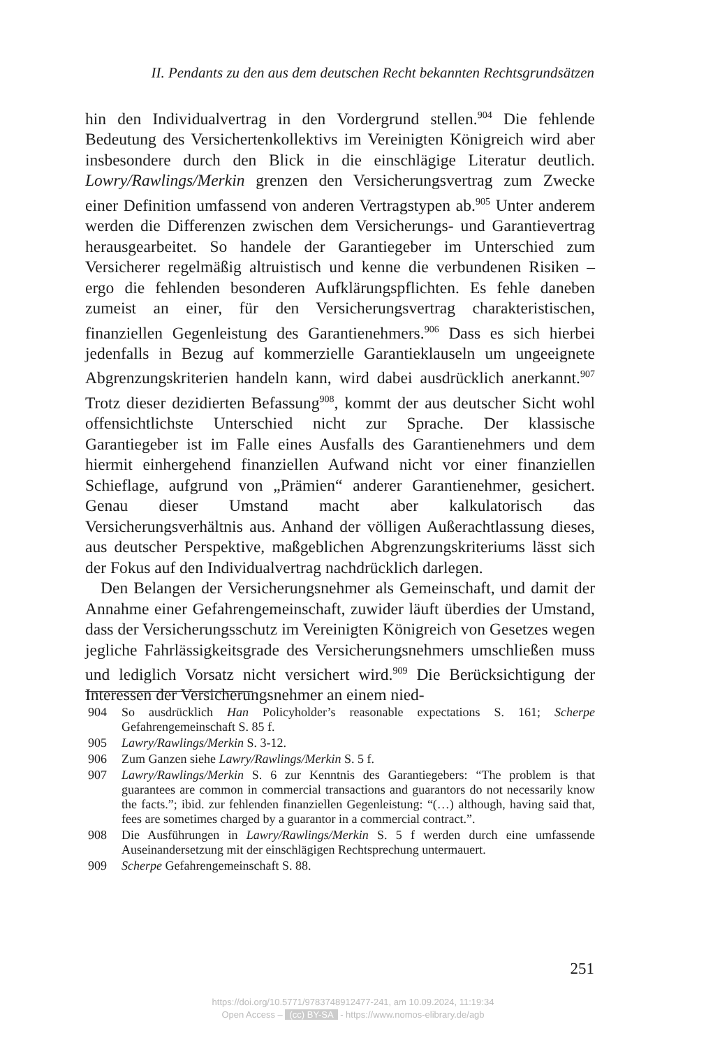II. Pendants zu den aus dem deutschen Recht bekannten Rechtsgrundsätzen
hin den Individualvertrag in den Vordergrund stellen.<sup>904</sup> Die fehlende Bedeutung des Versichertenkollektivs im Vereinigten Königreich wird aber insbesondere durch den Blick in die einschlägige Literatur deutlich. Lowry/Rawlings/Merkin grenzen den Versicherungsvertrag zum Zwecke einer Definition umfassend von anderen Vertragstypen ab.<sup>905</sup> Unter anderem werden die Differenzen zwischen dem Versicherungs- und Garantievertrag herausgearbeitet. So handele der Garantiegeber im Unterschied zum Versicherer regelmäßig altruistisch und kenne die verbundenen Risiken – ergo die fehlenden besonderen Aufklärungspflichten. Es fehle daneben zumeist an einer, für den Versicherungsvertrag charakteristischen, finanziellen Gegenleistung des Garantienehmers.<sup>906</sup> Dass es sich hierbei jedenfalls in Bezug auf kommerzielle Garantieklauseln um ungeeignete Abgrenzungskriterien handeln kann, wird dabei ausdrücklich anerkannt.<sup>907</sup> Trotz dieser dezidierten Befassung<sup>908</sup>, kommt der aus deutscher Sicht wohl offensichtlichste Unterschied nicht zur Sprache. Der klassische Garantiegeber ist im Falle eines Ausfalls des Garantienehmers und dem hiermit einhergehend finanziellen Aufwand nicht vor einer finanziellen Schieflage, aufgrund von „Prämien“ anderer Garantienehmer, gesichert. Genau dieser Umstand macht aber kalkulatorisch das Versicherungsverhältnis aus. Anhand der völligen Außerachtlassung dieses, aus deutscher Perspektive, maßgeblichen Abgrenzungskriteriums lässt sich der Fokus auf den Individualvertrag nachdrücklich darlegen.
Den Belangen der Versicherungsnehmer als Gemeinschaft, und damit der Annahme einer Gefahrengemeinschaft, zuwider läuft überdies der Umstand, dass der Versicherungsschutz im Vereinigten Königreich von Gesetzes wegen jegliche Fahrlässigkeitsgrade des Versicherungsnehmers umschließen muss und lediglich Vorsatz nicht versichert wird.<sup>909</sup> Die Berücksichtigung der Interessen der Versicherungsnehmer an einem nied-
904 So ausdrücklich Han Policyholder’s reasonable expectations S. 161; Scherpe Gefahrengemeinschaft S. 85 f.
905 Lawry/Rawlings/Merkin S. 3-12.
906 Zum Ganzen siehe Lawry/Rawlings/Merkin S. 5 f.
907 Lawry/Rawlings/Merkin S. 6 zur Kenntnis des Garantiegebers: “The problem is that guarantees are common in commercial transactions and guarantors do not necessarily know the facts.”; ibid. zur fehlenden finanziellen Gegenleistung: “(…) although, having said that, fees are sometimes charged by a guarantor in a commercial contract.”.
908 Die Ausführungen in Lawry/Rawlings/Merkin S. 5 f werden durch eine umfassende Auseinandersetzung mit der einschlägigen Rechtsprechung untermauert.
909 Scherpe Gefahrengemeinschaft S. 88.
251
https://doi.org/10.5771/9783748912477-241, am 10.09.2024, 11:19:34
Open Access – (cc) BY-SA - https://www.nomos-elibrary.de/agb